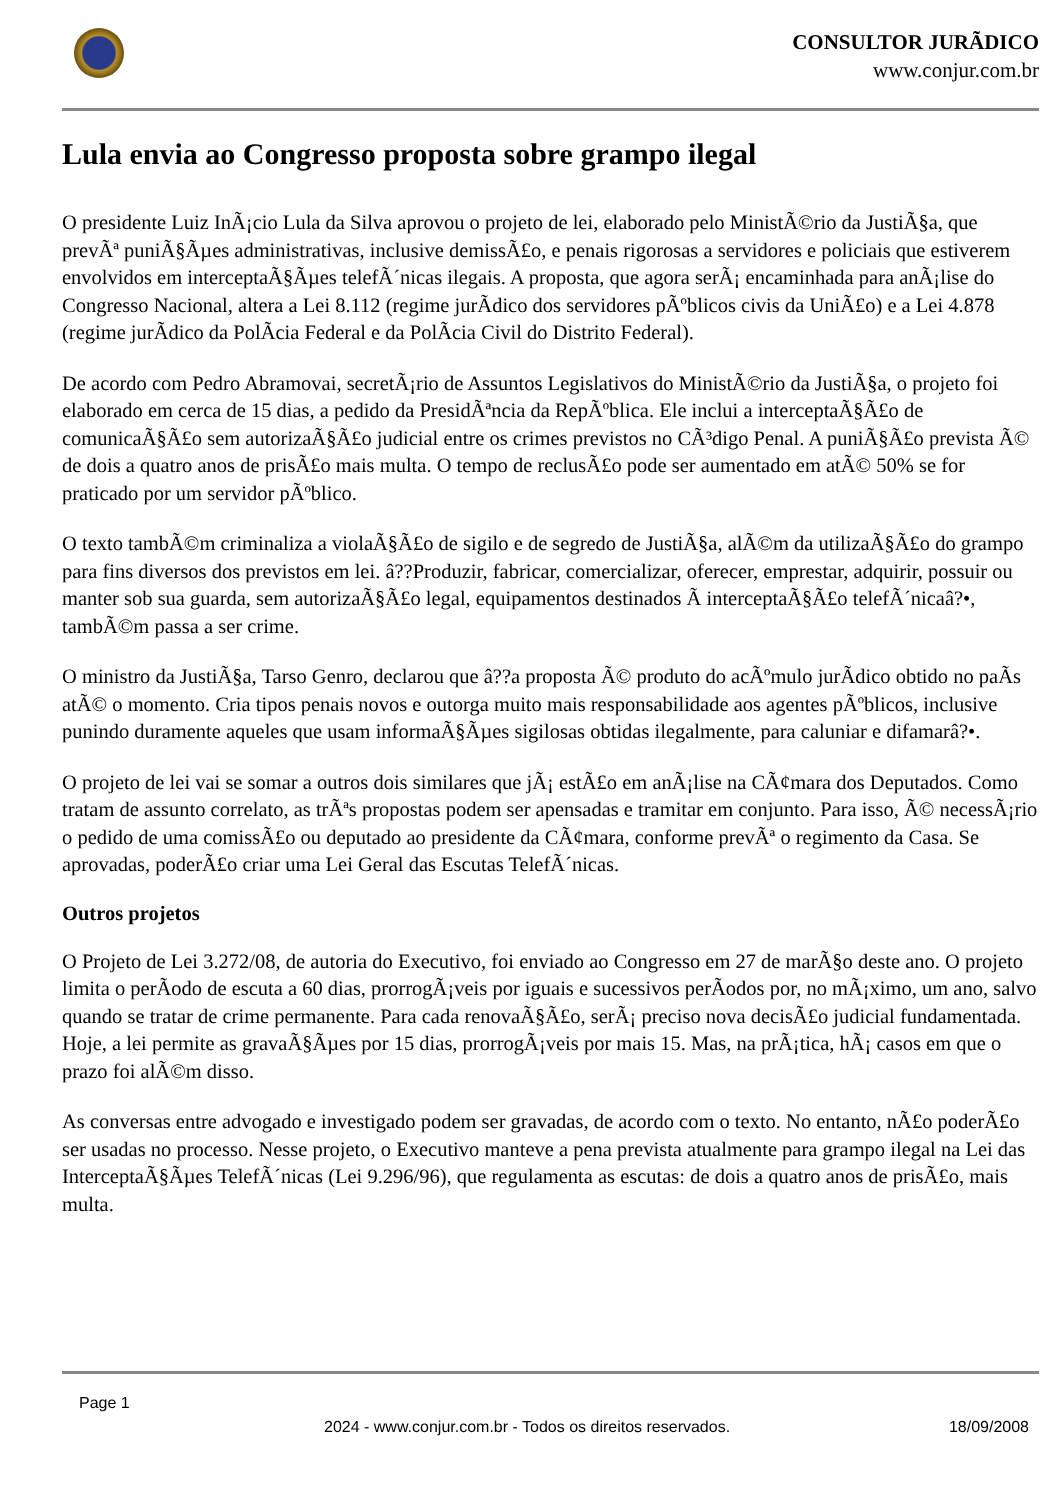CONSULTOR JURÃDICO
www.conjur.com.br
Lula envia ao Congresso proposta sobre grampo ilegal
O presidente Luiz InÃ¡cio Lula da Silva aprovou o projeto de lei, elaborado pelo MinistÃ©rio da JustiÃ§a, que prevÃª puniÃ§Ãµes administrativas, inclusive demissÃ£o, e penais rigorosas a servidores e policiais que estiverem envolvidos em interceptaÃ§Ãµes telefÃ´nicas ilegais. A proposta, que agora serÃ¡ encaminhada para anÃ¡lise do Congresso Nacional, altera a Lei 8.112 (regime jurÃdico dos servidores pÃºblicos civis da UniÃ£o) e a Lei 4.878 (regime jurÃdico da PolÃcia Federal e da PolÃcia Civil do Distrito Federal).
De acordo com Pedro Abramovai, secretÃ¡rio de Assuntos Legislativos do MinistÃ©rio da JustiÃ§a, o projeto foi elaborado em cerca de 15 dias, a pedido da PresidÃªncia da RepÃºblica. Ele inclui a interceptaÃ§Ã£o de comunicaÃ§Ã£o sem autorizaÃ§Ã£o judicial entre os crimes previstos no CÃ³digo Penal. A puniÃ§Ã£o prevista Ã© de dois a quatro anos de prisÃ£o mais multa. O tempo de reclusÃ£o pode ser aumentado em atÃ© 50% se for praticado por um servidor pÃºblico.
O texto tambÃ©m criminaliza a violaÃ§Ã£o de sigilo e de segredo de JustiÃ§a, alÃ©m da utilizaÃ§Ã£o do grampo para fins diversos dos previstos em lei. â??Produzir, fabricar, comercializar, oferecer, emprestar, adquirir, possuir ou manter sob sua guarda, sem autorizaÃ§Ã£o legal, equipamentos destinados Ã interceptaÃ§Ã£o telefÃ´nicaâ?•, tambÃ©m passa a ser crime.
O ministro da JustiÃ§a, Tarso Genro, declarou que â??a proposta Ã© produto do acÃºmulo jurÃdico obtido no paÃs atÃ© o momento. Cria tipos penais novos e outorga muito mais responsabilidade aos agentes pÃºblicos, inclusive punindo duramente aqueles que usam informaÃ§Ãµes sigilosas obtidas ilegalmente, para caluniar e difamarâ?•.
O projeto de lei vai se somar a outros dois similares que jÃ¡ estÃ£o em anÃ¡lise na CÃ¢mara dos Deputados. Como tratam de assunto correlato, as trÃªs propostas podem ser apensadas e tramitar em conjunto. Para isso, Ã© necessÃ¡rio o pedido de uma comissÃ£o ou deputado ao presidente da CÃ¢mara, conforme prevÃª o regimento da Casa. Se aprovadas, poderÃ£o criar uma Lei Geral das Escutas TelefÃ´nicas.
Outros projetos
O Projeto de Lei 3.272/08, de autoria do Executivo, foi enviado ao Congresso em 27 de marÃ§o deste ano. O projeto limita o perÃodo de escuta a 60 dias, prorrogÃ¡veis por iguais e sucessivos perÃodos por, no mÃ¡ximo, um ano, salvo quando se tratar de crime permanente. Para cada renovaÃ§Ã£o, serÃ¡ preciso nova decisÃ£o judicial fundamentada. Hoje, a lei permite as gravaÃ§Ãµes por 15 dias, prorrogÃ¡veis por mais 15. Mas, na prÃ¡tica, hÃ¡ casos em que o prazo foi alÃ©m disso.
As conversas entre advogado e investigado podem ser gravadas, de acordo com o texto. No entanto, nÃ£o poderÃ£o ser usadas no processo. Nesse projeto, o Executivo manteve a pena prevista atualmente para grampo ilegal na Lei das InterceptaÃ§Ãµes TelefÃ´nicas (Lei 9.296/96), que regulamenta as escutas: de dois a quatro anos de prisÃ£o, mais multa.
Page 1
2024 - www.conjur.com.br - Todos os direitos reservados. 18/09/2008